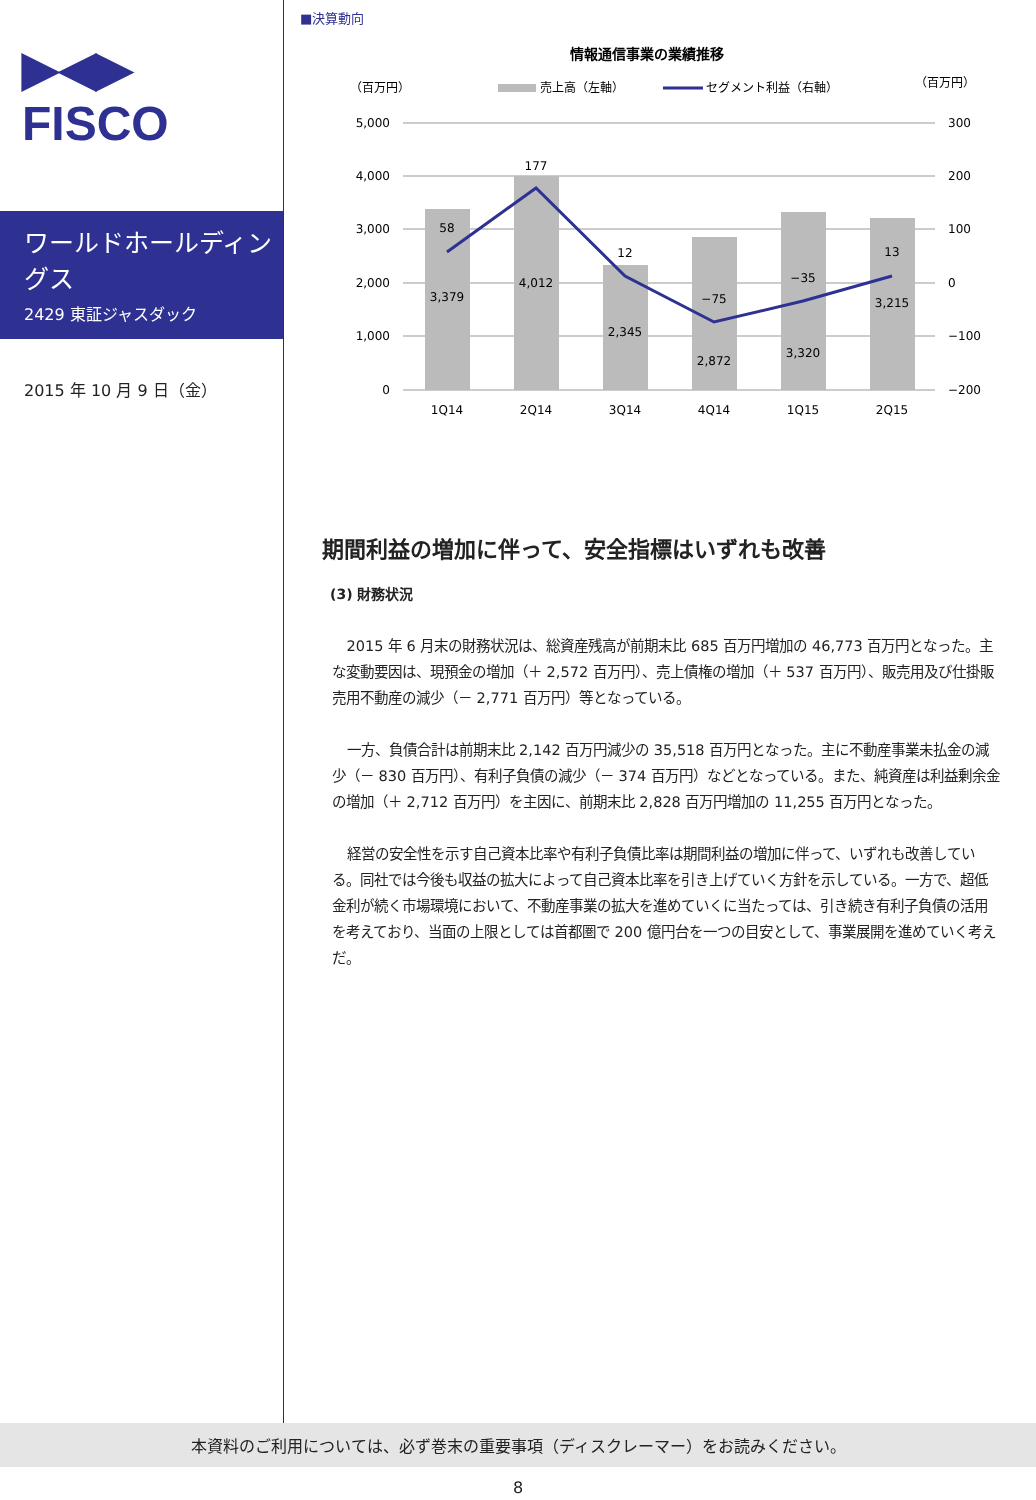▶◀▶
FISCO
ワールドホールディングス
2429 東証ジャスダック
2015 年 10 月 9 日（金）
■決算動向
情報通信事業の業績推移
（百万円）
（百万円）
売上高（左軸）
セグメント利益（右軸）
5,000
4,000
3,000
2,000
1,000
0
300
200
100
0
−100
−200
3,379
4,012
2,345
2,872
3,320
3,215
58
177
12
−75
−35
13
1Q14
2Q14
3Q14
4Q14
1Q15
2Q15
期間利益の増加に伴って、安全指標はいずれも改善
(3) 財務状況
2015 年 6 月末の財務状況は、総資産残高が前期末比 685 百万円増加の 46,773 百万円となった。主な変動要因は、現預金の増加（＋ 2,572 百万円）、売上債権の増加（＋ 537 百万円）、販売用及び仕掛販売用不動産の減少（－ 2,771 百万円）等となっている。
一方、負債合計は前期末比 2,142 百万円減少の 35,518 百万円となった。主に不動産事業未払金の減少（－ 830 百万円）、有利子負債の減少（－ 374 百万円）などとなっている。また、純資産は利益剰余金の増加（＋ 2,712 百万円）を主因に、前期末比 2,828 百万円増加の 11,255 百万円となった。
経営の安全性を示す自己資本比率や有利子負債比率は期間利益の増加に伴って、いずれも改善している。同社では今後も収益の拡大によって自己資本比率を引き上げていく方針を示している。一方で、超低金利が続く市場環境において、不動産事業の拡大を進めていくに当たっては、引き続き有利子負債の活用を考えており、当面の上限としては首都圏で 200 億円台を一つの目安として、事業展開を進めていく考えだ。
本資料のご利用については、必ず巻末の重要事項（ディスクレーマー）をお読みください。
8